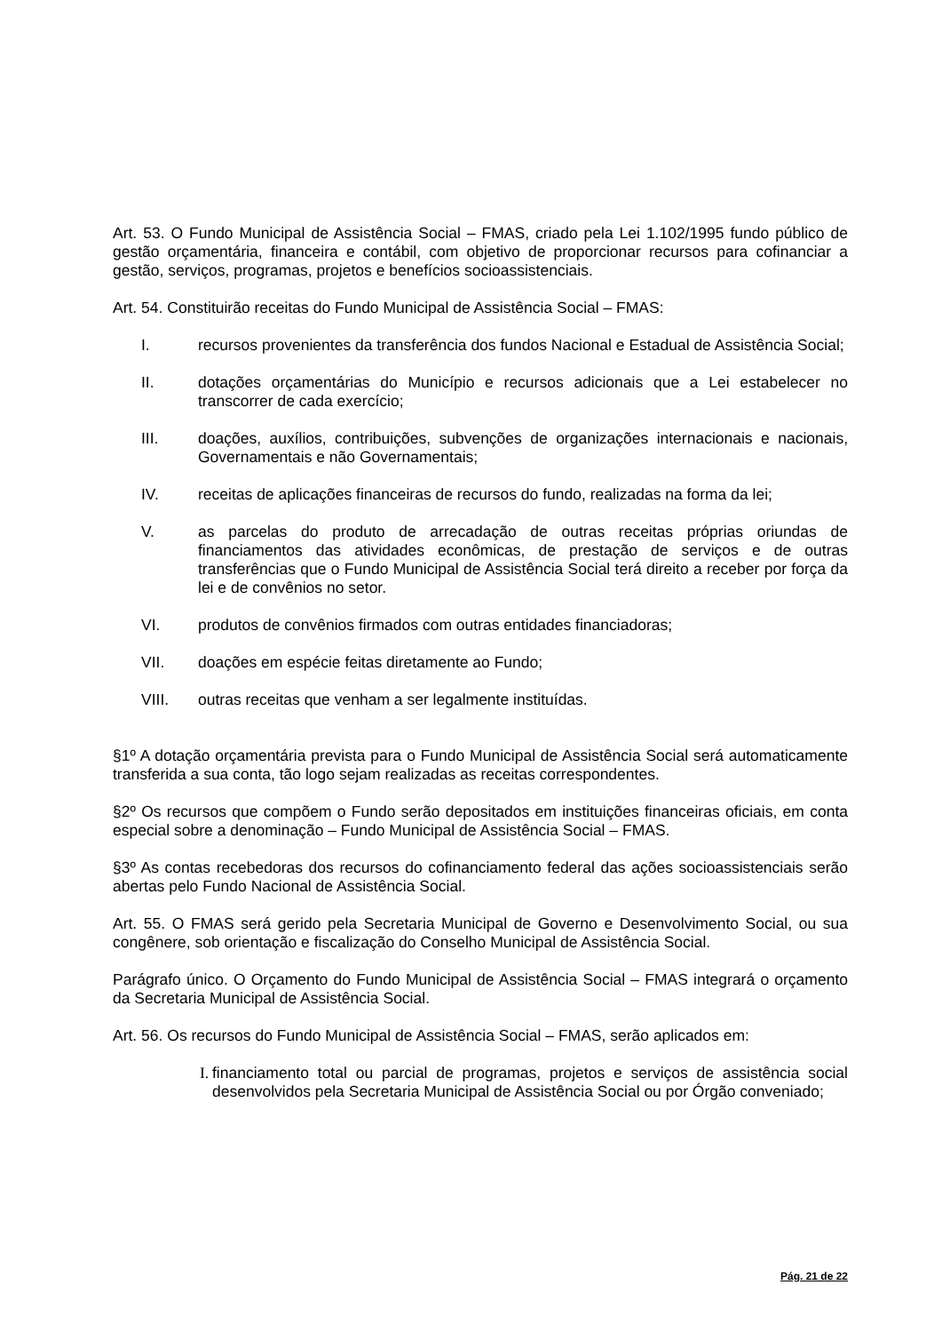Art. 53. O Fundo Municipal de Assistência Social – FMAS, criado pela Lei 1.102/1995 fundo público de gestão orçamentária, financeira e contábil, com objetivo de proporcionar recursos para cofinanciar a gestão, serviços, programas, projetos e benefícios socioassistenciais.
Art. 54. Constituirão receitas do Fundo Municipal de Assistência Social – FMAS:
I. recursos provenientes da transferência dos fundos Nacional e Estadual de Assistência Social;
II. dotações orçamentárias do Município e recursos adicionais que a Lei estabelecer no transcorrer de cada exercício;
III. doações, auxílios, contribuições, subvenções de organizações internacionais e nacionais, Governamentais e não Governamentais;
IV. receitas de aplicações financeiras de recursos do fundo, realizadas na forma da lei;
V. as parcelas do produto de arrecadação de outras receitas próprias oriundas de financiamentos das atividades econômicas, de prestação de serviços e de outras transferências que o Fundo Municipal de Assistência Social terá direito a receber por força da lei e de convênios no setor.
VI. produtos de convênios firmados com outras entidades financiadoras;
VII. doações em espécie feitas diretamente ao Fundo;
VIII. outras receitas que venham a ser legalmente instituídas.
§1º A dotação orçamentária prevista para o Fundo Municipal de Assistência Social será automaticamente transferida a sua conta, tão logo sejam realizadas as receitas correspondentes.
§2º Os recursos que compõem o Fundo serão depositados em instituições financeiras oficiais, em conta especial sobre a denominação – Fundo Municipal de Assistência Social – FMAS.
§3º As contas recebedoras dos recursos do cofinanciamento federal das ações socioassistenciais serão abertas pelo Fundo Nacional de Assistência Social.
Art. 55. O FMAS será gerido pela Secretaria Municipal de Governo e Desenvolvimento Social, ou sua congênere, sob orientação e fiscalização do Conselho Municipal de Assistência Social.
Parágrafo único. O Orçamento do Fundo Municipal de Assistência Social – FMAS integrará o orçamento da Secretaria Municipal de Assistência Social.
Art. 56. Os recursos do Fundo Municipal de Assistência Social – FMAS, serão aplicados em:
I. financiamento total ou parcial de programas, projetos e serviços de assistência social desenvolvidos pela Secretaria Municipal de Assistência Social ou por Órgão conveniado;
Pág. 21 de 22